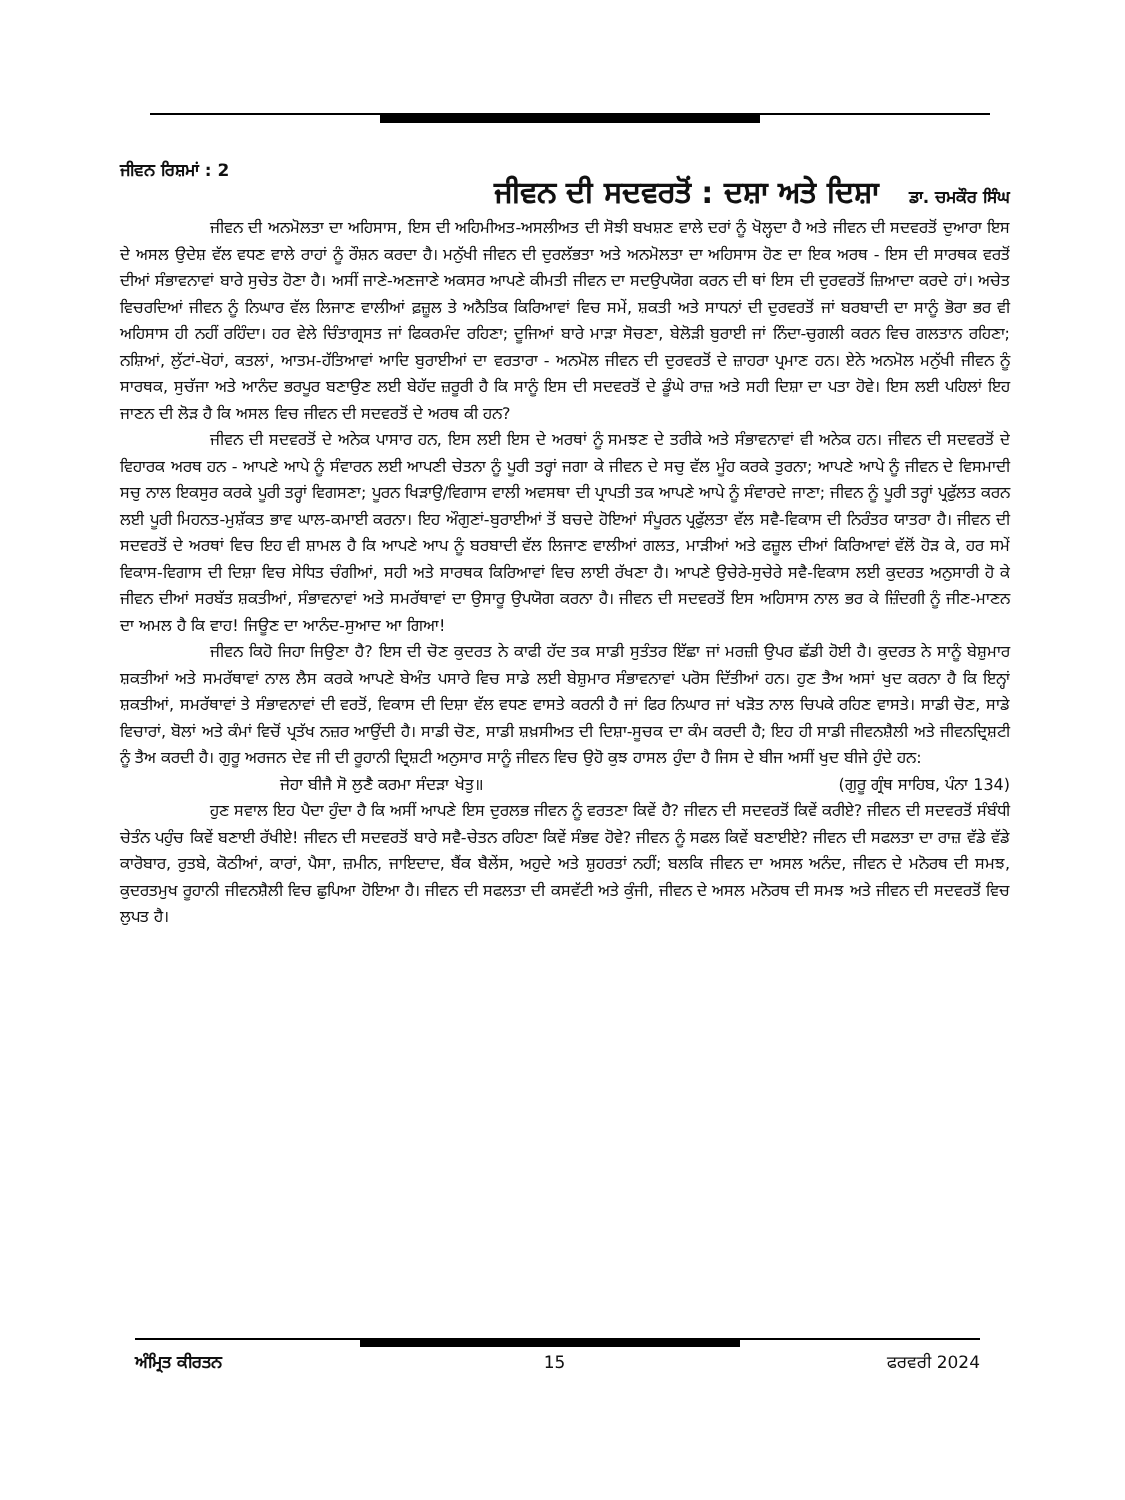ਜੀਵਨ ਰਿਸ਼ਮਾਂ : 2
ਜੀਵਨ ਦੀ ਸਦਵਰਤੋਂ : ਦਸ਼ਾ ਅਤੇ ਦਿਸ਼ਾ
ਡਾ. ਚਮਕੌਰ ਸਿੰਘ
ਜੀਵਨ ਦੀ ਅਨਮੋਲਤਾ ਦਾ ਅਹਿਸਾਸ, ਇਸ ਦੀ ਅਹਿਮੀਅਤ-ਅਸਲੀਅਤ ਦੀ ਸੋਝੀ ਬਖਸ਼ਣ ਵਾਲੇ ਦਰਾਂ ਨੂੰ ਖੋਲ੍ਹਦਾ ਹੈ ਅਤੇ ਜੀਵਨ ਦੀ ਸਦਵਰਤੋਂ ਦੁਆਰਾ ਇਸ ਦੇ ਅਸਲ ਉਦੇਸ਼ ਵੱਲ ਵਧਣ ਵਾਲੇ ਰਾਹਾਂ ਨੂੰ ਰੌਸ਼ਨ ਕਰਦਾ ਹੈ। ਮਨੁੱਖੀ ਜੀਵਨ ਦੀ ਦੁਰਲੱਭਤਾ ਅਤੇ ਅਨਮੋਲਤਾ ਦਾ ਅਹਿਸਾਸ ਹੋਣ ਦਾ ਇਕ ਅਰਥ - ਇਸ ਦੀ ਸਾਰਥਕ ਵਰਤੋਂ ਦੀਆਂ ਸੰਭਾਵਨਾਵਾਂ ਬਾਰੇ ਸੁਚੇਤ ਹੋਣਾ ਹੈ। ਅਸੀਂ ਜਾਣੇ-ਅਣਜਾਣੇ ਅਕਸਰ ਆਪਣੇ ਕੀਮਤੀ ਜੀਵਨ ਦਾ ਸਦਉਪਯੋਗ ਕਰਨ ਦੀ ਥਾਂ ਇਸ ਦੀ ਦੁਰਵਰਤੋਂ ਜ਼ਿਆਦਾ ਕਰਦੇ ਹਾਂ। ਅਚੇਤ ਵਿਚਰਦਿਆਂ ਜੀਵਨ ਨੂੰ ਨਿਘਾਰ ਵੱਲ ਲਿਜਾਣ ਵਾਲੀਆਂ ਫ਼ਜ਼ੂਲ ਤੇ ਅਨੈਤਿਕ ਕਿਰਿਆਵਾਂ ਵਿਚ ਸਮੇਂ, ਸ਼ਕਤੀ ਅਤੇ ਸਾਧਨਾਂ ਦੀ ਦੁਰਵਰਤੋਂ ਜਾਂ ਬਰਬਾਦੀ ਦਾ ਸਾਨੂੰ ਭੋਰਾ ਭਰ ਵੀ ਅਹਿਸਾਸ ਹੀ ਨਹੀਂ ਰਹਿੰਦਾ। ਹਰ ਵੇਲੇ ਚਿੰਤਾਗ੍ਰਸਤ ਜਾਂ ਫਿਕਰਮੰਦ ਰਹਿਣਾ; ਦੂਜਿਆਂ ਬਾਰੇ ਮਾੜਾ ਸੋਚਣਾ, ਬੇਲੋੜੀ ਬੁਰਾਈ ਜਾਂ ਨਿੰਦਾ-ਚੁਗਲੀ ਕਰਨ ਵਿਚ ਗਲਤਾਨ ਰਹਿਣਾ; ਨਸ਼ਿਆਂ, ਲੁੱਟਾਂ-ਖੋਹਾਂ, ਕਤਲਾਂ, ਆਤਮ-ਹੱਤਿਆਵਾਂ ਆਦਿ ਬੁਰਾਈਆਂ ਦਾ ਵਰਤਾਰਾ - ਅਨਮੋਲ ਜੀਵਨ ਦੀ ਦੁਰਵਰਤੋਂ ਦੇ ਜ਼ਾਹਰਾ ਪ੍ਰਮਾਣ ਹਨ। ਏਨੇ ਅਨਮੋਲ ਮਨੁੱਖੀ ਜੀਵਨ ਨੂੰ ਸਾਰਥਕ, ਸੁਚੱਜਾ ਅਤੇ ਆਨੰਦ ਭਰਪੂਰ ਬਣਾਉਣ ਲਈ ਬੇਹੱਦ ਜ਼ਰੂਰੀ ਹੈ ਕਿ ਸਾਨੂੰ ਇਸ ਦੀ ਸਦਵਰਤੋਂ ਦੇ ਡੂੰਘੇ ਰਾਜ਼ ਅਤੇ ਸਹੀ ਦਿਸ਼ਾ ਦਾ ਪਤਾ ਹੋਵੇ। ਇਸ ਲਈ ਪਹਿਲਾਂ ਇਹ ਜਾਣਨ ਦੀ ਲੋੜ ਹੈ ਕਿ ਅਸਲ ਵਿਚ ਜੀਵਨ ਦੀ ਸਦਵਰਤੋਂ ਦੇ ਅਰਥ ਕੀ ਹਨ?
ਜੀਵਨ ਦੀ ਸਦਵਰਤੋਂ ਦੇ ਅਨੇਕ ਪਾਸਾਰ ਹਨ, ਇਸ ਲਈ ਇਸ ਦੇ ਅਰਥਾਂ ਨੂੰ ਸਮਝਣ ਦੇ ਤਰੀਕੇ ਅਤੇ ਸੰਭਾਵਨਾਵਾਂ ਵੀ ਅਨੇਕ ਹਨ। ਜੀਵਨ ਦੀ ਸਦਵਰਤੋਂ ਦੇ ਵਿਹਾਰਕ ਅਰਥ ਹਨ - ਆਪਣੇ ਆਪੇ ਨੂੰ ਸੰਵਾਰਨ ਲਈ ਆਪਣੀ ਚੇਤਨਾ ਨੂੰ ਪੂਰੀ ਤਰ੍ਹਾਂ ਜਗਾ ਕੇ ਜੀਵਨ ਦੇ ਸਚੁ ਵੱਲ ਮੂੰਹ ਕਰਕੇ ਤੁਰਨਾ; ਆਪਣੇ ਆਪੇ ਨੂੰ ਜੀਵਨ ਦੇ ਵਿਸਮਾਦੀ ਸਚੁ ਨਾਲ ਇਕਸੁਰ ਕਰਕੇ ਪੂਰੀ ਤਰ੍ਹਾਂ ਵਿਗਸਣਾ; ਪੂਰਨ ਖਿੜਾਉ/ਵਿਗਾਸ ਵਾਲੀ ਅਵਸਥਾ ਦੀ ਪ੍ਰਾਪਤੀ ਤਕ ਆਪਣੇ ਆਪੇ ਨੂੰ ਸੰਵਾਰਦੇ ਜਾਣਾ; ਜੀਵਨ ਨੂੰ ਪੂਰੀ ਤਰ੍ਹਾਂ ਪ੍ਰਫੁੱਲਤ ਕਰਨ ਲਈ ਪੂਰੀ ਮਿਹਨਤ-ਮੁਸ਼ੱਕਤ ਭਾਵ ਘਾਲ-ਕਮਾਈ ਕਰਨਾ। ਇਹ ਔਗੁਣਾਂ-ਬੁਰਾਈਆਂ ਤੋਂ ਬਚਦੇ ਹੋਇਆਂ ਸੰਪੂਰਨ ਪ੍ਰਫੁੱਲਤਾ ਵੱਲ ਸਵੈ-ਵਿਕਾਸ ਦੀ ਨਿਰੰਤਰ ਯਾਤਰਾ ਹੈ। ਜੀਵਨ ਦੀ ਸਦਵਰਤੋਂ ਦੇ ਅਰਥਾਂ ਵਿਚ ਇਹ ਵੀ ਸ਼ਾਮਲ ਹੈ ਕਿ ਆਪਣੇ ਆਪ ਨੂੰ ਬਰਬਾਦੀ ਵੱਲ ਲਿਜਾਣ ਵਾਲੀਆਂ ਗਲਤ, ਮਾੜੀਆਂ ਅਤੇ ਫਜ਼ੂਲ ਦੀਆਂ ਕਿਰਿਆਵਾਂ ਵੱਲੋਂ ਹੋੜ ਕੇ, ਹਰ ਸਮੇਂ ਵਿਕਾਸ-ਵਿਗਾਸ ਦੀ ਦਿਸ਼ਾ ਵਿਚ ਸੇਧਿਤ ਚੰਗੀਆਂ, ਸਹੀ ਅਤੇ ਸਾਰਥਕ ਕਿਰਿਆਵਾਂ ਵਿਚ ਲਾਈ ਰੱਖਣਾ ਹੈ। ਆਪਣੇ ਉਚੇਰੇ-ਸੁਚੇਰੇ ਸਵੈ-ਵਿਕਾਸ ਲਈ ਕੁਦਰਤ ਅਨੁਸਾਰੀ ਹੋ ਕੇ ਜੀਵਨ ਦੀਆਂ ਸਰਬੱਤ ਸ਼ਕਤੀਆਂ, ਸੰਭਾਵਨਾਵਾਂ ਅਤੇ ਸਮਰੱਥਾਵਾਂ ਦਾ ਉਸਾਰੂ ਉਪਯੋਗ ਕਰਨਾ ਹੈ। ਜੀਵਨ ਦੀ ਸਦਵਰਤੋਂ ਇਸ ਅਹਿਸਾਸ ਨਾਲ ਭਰ ਕੇ ਜ਼ਿੰਦਗੀ ਨੂੰ ਜੀਣ-ਮਾਣਨ ਦਾ ਅਮਲ ਹੈ ਕਿ ਵਾਹ! ਜਿਊਣ ਦਾ ਆਨੰਦ-ਸੁਆਦ ਆ ਗਿਆ!
ਜੀਵਨ ਕਿਹੋ ਜਿਹਾ ਜਿਉਣਾ ਹੈ? ਇਸ ਦੀ ਚੋਣ ਕੁਦਰਤ ਨੇ ਕਾਫੀ ਹੱਦ ਤਕ ਸਾਡੀ ਸੁਤੰਤਰ ਇੱਛਾ ਜਾਂ ਮਰਜ਼ੀ ਉਪਰ ਛੱਡੀ ਹੋਈ ਹੈ। ਕੁਦਰਤ ਨੇ ਸਾਨੂੰ ਬੇਸ਼ੁਮਾਰ ਸ਼ਕਤੀਆਂ ਅਤੇ ਸਮਰੱਥਾਵਾਂ ਨਾਲ ਲੈਸ ਕਰਕੇ ਆਪਣੇ ਬੇਅੰਤ ਪਸਾਰੇ ਵਿਚ ਸਾਡੇ ਲਈ ਬੇਸ਼ੁਮਾਰ ਸੰਭਾਵਨਾਵਾਂ ਪਰੋਸ ਦਿੱਤੀਆਂ ਹਨ। ਹੁਣ ਤੈਅ ਅਸਾਂ ਖੁਦ ਕਰਨਾ ਹੈ ਕਿ ਇਨ੍ਹਾਂ ਸ਼ਕਤੀਆਂ, ਸਮਰੱਥਾਵਾਂ ਤੇ ਸੰਭਾਵਨਾਵਾਂ ਦੀ ਵਰਤੋਂ, ਵਿਕਾਸ ਦੀ ਦਿਸ਼ਾ ਵੱਲ ਵਧਣ ਵਾਸਤੇ ਕਰਨੀ ਹੈ ਜਾਂ ਫਿਰ ਨਿਘਾਰ ਜਾਂ ਖੜੋਤ ਨਾਲ ਚਿਪਕੇ ਰਹਿਣ ਵਾਸਤੇ। ਸਾਡੀ ਚੋਣ, ਸਾਡੇ ਵਿਚਾਰਾਂ, ਬੋਲਾਂ ਅਤੇ ਕੰਮਾਂ ਵਿਚੋਂ ਪ੍ਰਤੱਖ ਨਜ਼ਰ ਆਉਂਦੀ ਹੈ। ਸਾਡੀ ਚੋਣ, ਸਾਡੀ ਸ਼ਖ਼ਸੀਅਤ ਦੀ ਦਿਸ਼ਾ-ਸੂਚਕ ਦਾ ਕੰਮ ਕਰਦੀ ਹੈ; ਇਹ ਹੀ ਸਾਡੀ ਜੀਵਨਸ਼ੈਲੀ ਅਤੇ ਜੀਵਨਦ੍ਰਿਸ਼ਟੀ ਨੂੰ ਤੈਅ ਕਰਦੀ ਹੈ। ਗੁਰੂ ਅਰਜਨ ਦੇਵ ਜੀ ਦੀ ਰੂਹਾਨੀ ਦ੍ਰਿਸ਼ਟੀ ਅਨੁਸਾਰ ਸਾਨੂੰ ਜੀਵਨ ਵਿਚ ਉਹੋ ਕੁਝ ਹਾਸਲ ਹੁੰਦਾ ਹੈ ਜਿਸ ਦੇ ਬੀਜ ਅਸੀਂ ਖੁਦ ਬੀਜੇ ਹੁੰਦੇ ਹਨ:
ਜੇਹਾ ਬੀਜੈ ਸੋ ਲੁਣੈ ਕਰਮਾ ਸੰਦੜਾ ਖੇਤੁ॥ (ਗੁਰੂ ਗ੍ਰੰਥ ਸਾਹਿਬ, ਪੰਨਾ 134)
ਹੁਣ ਸਵਾਲ ਇਹ ਪੈਦਾ ਹੁੰਦਾ ਹੈ ਕਿ ਅਸੀਂ ਆਪਣੇ ਇਸ ਦੁਰਲਭ ਜੀਵਨ ਨੂੰ ਵਰਤਣਾ ਕਿਵੇਂ ਹੈ? ਜੀਵਨ ਦੀ ਸਦਵਰਤੋਂ ਕਿਵੇਂ ਕਰੀਏ? ਜੀਵਨ ਦੀ ਸਦਵਰਤੋਂ ਸੰਬੰਧੀ ਚੇਤੰਨ ਪਹੁੰਚ ਕਿਵੇਂ ਬਣਾਈ ਰੱਖੀਏ! ਜੀਵਨ ਦੀ ਸਦਵਰਤੋਂ ਬਾਰੇ ਸਵੈ-ਚੇਤਨ ਰਹਿਣਾ ਕਿਵੇਂ ਸੰਭਵ ਹੋਵੇ? ਜੀਵਨ ਨੂੰ ਸਫਲ ਕਿਵੇਂ ਬਣਾਈਏ? ਜੀਵਨ ਦੀ ਸਫਲਤਾ ਦਾ ਰਾਜ਼ ਵੱਡੇ ਵੱਡੇ ਕਾਰੋਬਾਰ, ਰੁਤਬੇ, ਕੋਠੀਆਂ, ਕਾਰਾਂ, ਪੈਸਾ, ਜ਼ਮੀਨ, ਜਾਇਦਾਦ, ਬੈਂਕ ਬੈਲੇਂਸ, ਅਹੁਦੇ ਅਤੇ ਸ਼ੁਹਰਤਾਂ ਨਹੀਂ; ਬਲਕਿ ਜੀਵਨ ਦਾ ਅਸਲ ਅਨੰਦ, ਜੀਵਨ ਦੇ ਮਨੋਰਥ ਦੀ ਸਮਝ, ਕੁਦਰਤਮੁਖ ਰੂਹਾਨੀ ਜੀਵਨਸ਼ੈਲੀ ਵਿਚ ਛੁਪਿਆ ਹੋਇਆ ਹੈ। ਜੀਵਨ ਦੀ ਸਫਲਤਾ ਦੀ ਕਸਵੱਟੀ ਅਤੇ ਕੁੰਜੀ, ਜੀਵਨ ਦੇ ਅਸਲ ਮਨੋਰਥ ਦੀ ਸਮਝ ਅਤੇ ਜੀਵਨ ਦੀ ਸਦਵਰਤੋਂ ਵਿਚ ਲੁਪਤ ਹੈ।
ਅੰਮ੍ਰਿਤ ਕੀਰਤਨ 15 ਫਰਵਰੀ 2024